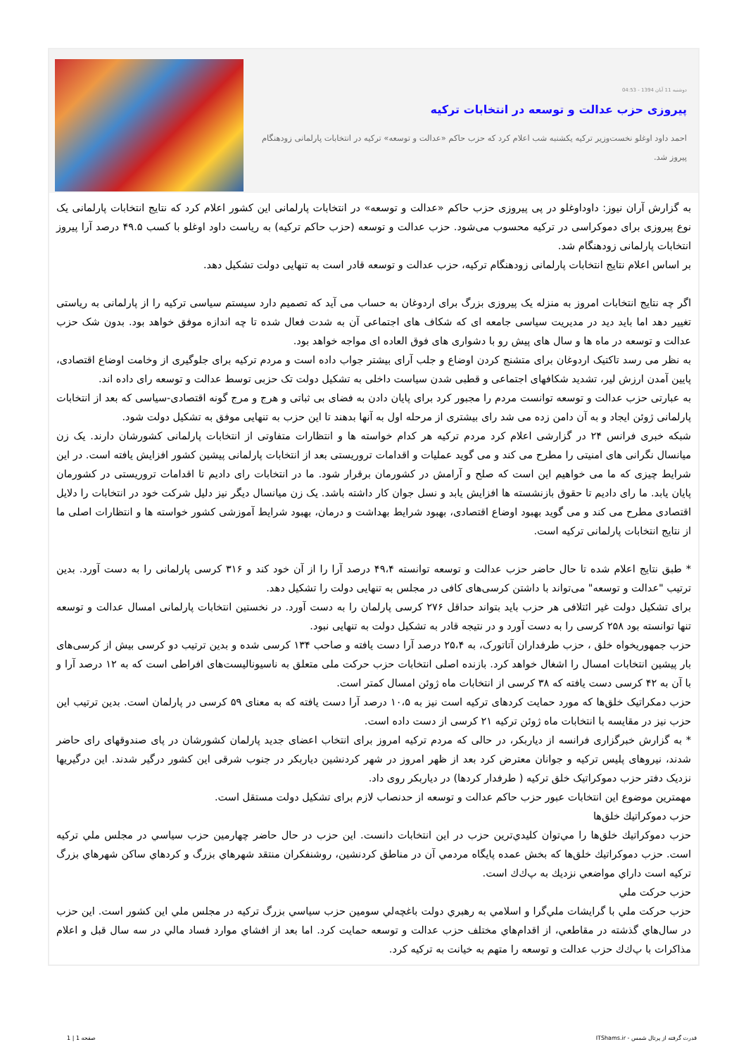دوشنبه 11 آبان 1394 - 04:53
پیروزی حزب عدالت و توسعه در انتخابات ترکیه
احمد داود اوغلو نخست‌وزیر ترکیه یکشنبه شب اعلام کرد که حزب حاکم «عدالت و توسعه» ترکیه در انتخابات پارلمانی زودهنگام پیروز شد.
به گزارش آران نیوز: داوداوغلو در پی پیروزی حزب حاکم «عدالت و توسعه» در انتخابات پارلمانی این کشور اعلام کرد که نتایج انتخابات پارلمانی یک نوع پیروزی برای دموکراسی در ترکیه محسوب می‌شود. حزب عدالت و توسعه (حزب حاکم ترکیه) به ریاست داود اوغلو با کسب ۴۹.۵ درصد آرا پیروز انتخابات پارلمانی زودهنگام شد.
بر اساس اعلام نتایج انتخابات پارلمانی زودهنگام ترکیه، حزب عدالت و توسعه قادر است به تنهایی دولت تشکیل دهد.
اگر چه نتایج انتخابات امروز به منزله یک پیروزی بزرگ برای اردوغان به حساب می آید که تصمیم دارد سیستم سیاسی ترکیه را از پارلمانی به ریاستی تغییر دهد اما باید دید در مدیریت سیاسی جامعه ای که شکاف های اجتماعی آن به شدت فعال شده تا چه اندازه موفق خواهد بود. بدون شک حزب عدالت و توسعه در ماه ها و سال های پیش رو با دشواری های فوق العاده ای مواجه خواهد بود.
به نظر می رسد تاکتیک اردوغان برای متشنج کردن اوضاع و جلب آرای بیشتر جواب داده است و مردم ترکیه برای جلوگیری از وخامت اوضاع اقتصادی، پایین آمدن ارزش لیر، تشدید شکافهای اجتماعی و قطبی شدن سیاست داخلی به تشکیل دولت تک حزبی توسط عدالت و توسعه رای داده اند.
به عبارتی حزب عدالت و توسعه توانست مردم را مجبور کرد برای پایان دادن به فضای بی ثباتی و هرج و مرج گونه اقتصادی-سیاسی که بعد از انتخابات پارلمانی ژوئن ایجاد و به آن دامن زده می شد رای بیشتری از مرحله اول به آنها بدهند تا این حزب به تنهایی موفق به تشکیل دولت شود.
شبکه خبری فرانس ۲۴ در گزارشی اعلام کرد مردم ترکیه هر کدام خواسته ها و انتظارات متفاوتی از انتخابات پارلمانی کشورشان دارند. یک زن میانسال نگرانی های امنیتی را مطرح می کند و می گوید عملیات و اقدامات تروریستی بعد از انتخابات پارلمانی پیشین کشور افزایش یافته است. در این شرایط چیزی که ما می خواهیم این است که صلح و آرامش در کشورمان برقرار شود. ما در انتخابات رای دادیم تا اقدامات تروریستی در کشورمان پایان یابد. ما رای دادیم تا حقوق بازنشسته ها افزایش یابد و نسل جوان کار داشته باشد. یک زن میانسال دیگر نیز دلیل شرکت خود در انتخابات را دلایل اقتصادی مطرح می کند و می گوید بهبود اوضاع اقتصادی، بهبود شرایط بهداشت و درمان، بهبود شرایط آموزشی کشور خواسته ها و انتظارات اصلی ما از نتایج انتخابات پارلمانی ترکیه است.
* طبق نتایج اعلام شده تا حال حاضر حزب عدالت و توسعه توانسته ۴۹،۴ درصد آرا را از آن خود کند و ۳۱۶ کرسی پارلمانی را به دست آورد. بدین ترتیب "عدالت و توسعه" می‌تواند با داشتن کرسی‌های کافی در مجلس به تنهایی دولت را تشکیل دهد.
برای تشکیل دولت غیر ائتلافی هر حزب باید بتواند حداقل ۲۷۶ کرسی پارلمان را به دست آورد. در نخستین انتخابات پارلمانی امسال عدالت و توسعه تنها توانسته بود ۲۵۸ کرسی را به دست آورد و در نتیجه قادر به تشکیل دولت به تنهایی نبود.
حزب جمهوریخواه خلق ، حزب طرفداران آتاتورک، به ۲۵،۴ درصد آرا دست یافته و صاحب ۱۳۴ کرسی شده و بدین ترتیب دو کرسی بیش از کرسی‌های بار پیشین انتخابات امسال را اشغال خواهد کرد. بازنده اصلی انتخابات حزب حرکت ملی متعلق به ناسیونالیست‌های افراطی است که به ۱۲ درصد آرا و با آن به ۴۲ کرسی دست یافته که ۳۸ کرسی از انتخابات ماه ژوئن امسال کمتر است.
حزب دمکراتیک خلق‌ها که مورد حمایت کردهای ترکیه است نیز به ۱۰،۵ درصد آرا دست یافته که به معنای ۵۹ کرسی در پارلمان است. بدین ترتیب این حزب نیز در مقایسه با انتخابات ماه ژوئن ترکیه ۲۱ کرسی از دست داده است.
* به گزارش خبرگزاری فرانسه از دیاربکر، در حالی که مردم ترکیه امروز برای انتخاب اعضای جدید پارلمان کشورشان در پای صندوقهای رای حاضر شدند، نیروهای پلیس ترکیه و جوانان معترض کرد بعد از ظهر امروز در شهر کردنشین دیاربکر در جنوب شرقی این کشور درگیر شدند. این درگیریها نزدیک دفتر حزب دموکراتیک خلق ترکیه ( طرفدار کردها) در دیاربکر روی داد.
مهمترین موضوع این انتخابات عبور حزب حاکم عدالت و توسعه از حدنصاب لازم برای تشکیل دولت مستقل است.
حزب دموكراتيك خلق‌ها
حزب دموكراتيك خلق‌ها را مي‌توان كليدي‌ترين حزب در اين انتخابات دانست. اين حزب در حال حاضر چهارمين حزب سياسي در مجلس ملي تركيه است. حزب دموكراتيك خلق‌ها كه بخش عمده پايگاه مردمي آن در مناطق كردنشين، روشنفكران منتقد شهرهاي بزرگ و كردهاي ساكن شهرهاي بزرگ تركيه است داراي مواضعي نزديك به پ‌ك‌ك است.
حزب حركت ملي
حزب حركت ملي با گرايشات ملي‌گرا و اسلامي به رهبري دولت باغچه‌لي سومين حزب سياسي بزرگ تركيه در مجلس ملي اين كشور است. اين حزب در سال‌هاي گذشته در مقاطعي، از اقدام‌هاي مختلف حزب عدالت و توسعه حمايت كرد. اما بعد از افشاي موارد فساد مالي در سه سال قبل و اعلام مذاكرات با پ‌ك‌ك حزب عدالت و توسعه را متهم به خيانت به تركيه كرد.
قدرت گرفته از پرتال شمس - ITShams.ir صفحه 1 | 1